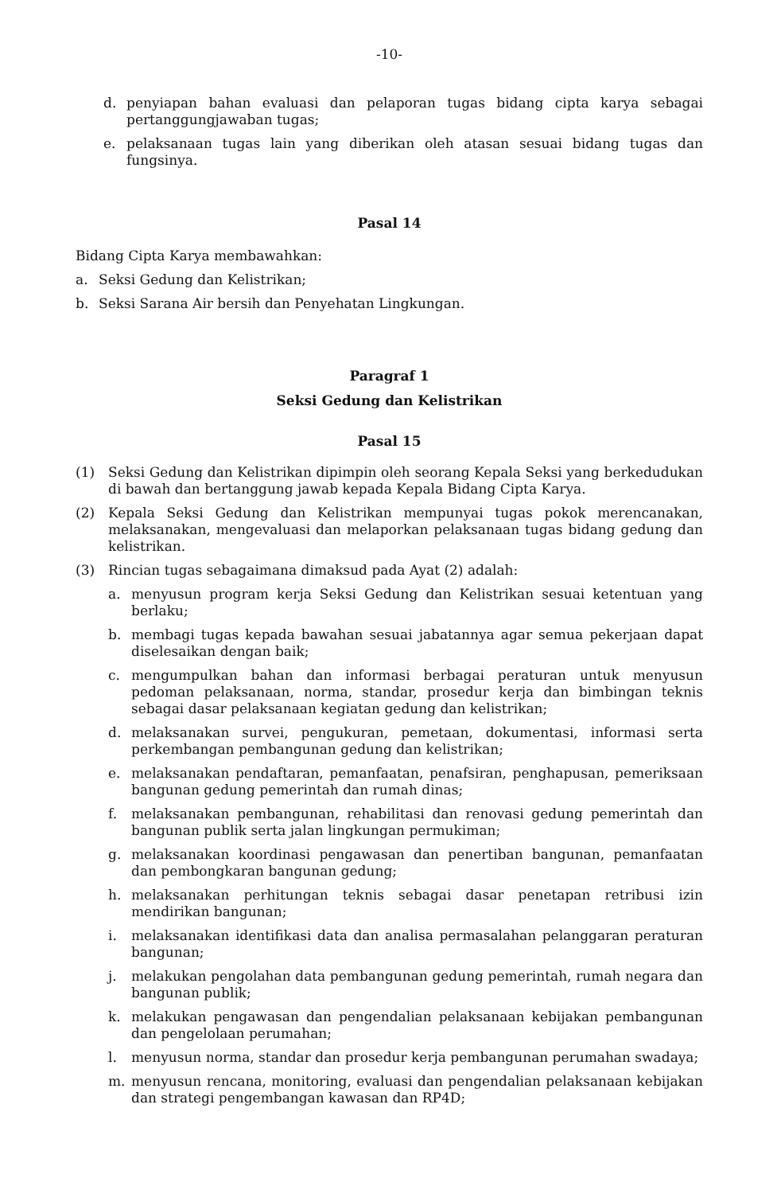-10-
d. penyiapan bahan evaluasi dan pelaporan tugas bidang cipta karya sebagai pertanggungjawaban tugas;
e. pelaksanaan tugas lain yang diberikan oleh atasan sesuai bidang tugas dan fungsinya.
Pasal 14
Bidang Cipta Karya membawahkan:
a. Seksi Gedung dan Kelistrikan;
b. Seksi Sarana Air bersih dan Penyehatan Lingkungan.
Paragraf 1
Seksi Gedung dan Kelistrikan
Pasal 15
(1) Seksi Gedung dan Kelistrikan dipimpin oleh seorang Kepala Seksi yang berkedudukan di bawah dan bertanggung jawab kepada Kepala Bidang Cipta Karya.
(2) Kepala Seksi Gedung dan Kelistrikan mempunyai tugas pokok merencanakan, melaksanakan, mengevaluasi dan melaporkan pelaksanaan tugas bidang gedung dan kelistrikan.
(3) Rincian tugas sebagaimana dimaksud pada Ayat (2) adalah:
a. menyusun program kerja Seksi Gedung dan Kelistrikan sesuai ketentuan yang berlaku;
b. membagi tugas kepada bawahan sesuai jabatannya agar semua pekerjaan dapat diselesaikan dengan baik;
c. mengumpulkan bahan dan informasi berbagai peraturan untuk menyusun pedoman pelaksanaan, norma, standar, prosedur kerja dan bimbingan teknis sebagai dasar pelaksanaan kegiatan gedung dan kelistrikan;
d. melaksanakan survei, pengukuran, pemetaan, dokumentasi, informasi serta perkembangan pembangunan gedung dan kelistrikan;
e. melaksanakan pendaftaran, pemanfaatan, penafsiran, penghapusan, pemeriksaan bangunan gedung pemerintah dan rumah dinas;
f. melaksanakan pembangunan, rehabilitasi dan renovasi gedung pemerintah dan bangunan publik serta jalan lingkungan permukiman;
g. melaksanakan koordinasi pengawasan dan penertiban bangunan, pemanfaatan dan pembongkaran bangunan gedung;
h. melaksanakan perhitungan teknis sebagai dasar penetapan retribusi izin mendirikan bangunan;
i. melaksanakan identifikasi data dan analisa permasalahan pelanggaran peraturan bangunan;
j. melakukan pengolahan data pembangunan gedung pemerintah, rumah negara dan bangunan publik;
k. melakukan pengawasan dan pengendalian pelaksanaan kebijakan pembangunan dan pengelolaan perumahan;
l. menyusun norma, standar dan prosedur kerja pembangunan perumahan swadaya;
m. menyusun rencana, monitoring, evaluasi dan pengendalian pelaksanaan kebijakan dan strategi pengembangan kawasan dan RP4D;